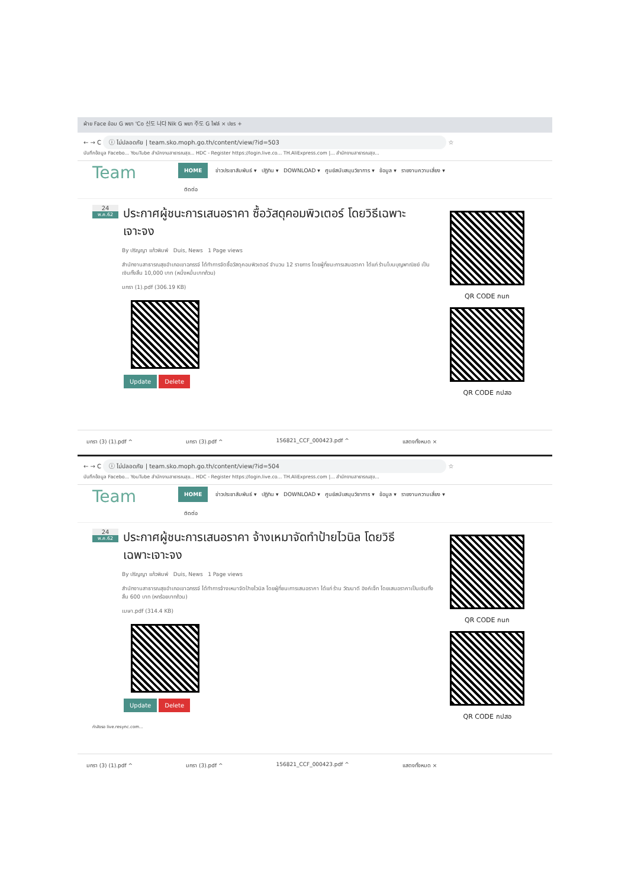ฝ่าย Face ข้อม G พยา 'Co 신도 나다 Nik G พยา 주도 G ไฟล์ × ปชร +
← → C ⓘ ไม่ปลอดภัย | team.sko.moph.go.th/content/view/?id=503 ☆
บันทึกข้อมูล Facebo... YouTube สำนักงานสาธารณสุข... HDC - Register https://login.live.co... TH.AliExpress.com |... สำนักงานสาธารณสุข...
Team
HOME ข่าวประชาสัมพันธ์ ▾ ปฏิทิน ▾ DOWNLOAD ▾ ศูนย์สนับสนุนวิชาการ ▾ ข้อมูล ▾ รายงานความเสี่ยง ▾
ติดต่อ
24 พ.ค.62
ประกาศผู้ชนะการเสนอราคา ซื้อวัสดุคอมพิวเตอร์ โดยวิธีเฉพาะเจาะจง
By ปริญญา แก้วพิมพ์ Duis, News 1 Page views
สำนักงานสาธารณสุขอำเภอเขาฉกรรจ์ ได้ทำการจัดซื้อวัสดุคอมพิวเตอร์ จำนวน 12 รายการ โดยผู้ที่ชนะการเสนอราคา ได้แก่ ร้านโบนบุญพาณิชย์ เป็นเงินทั้งสิ้น 10,000 บาท (หนึ่งหมื่นบาทถ้วน)
มกรา (1).pdf (306.19 KB)
Update Delete
QR CODE กนก
QR CODE กปสอ
มกรา (3) (1).pdf ^ มกรา (3).pdf ^ 156821_CCF_000423.pdf ^ แสดงทั้งหมด ×
← → C ⓘ ไม่ปลอดภัย | team.sko.moph.go.th/content/view/?id=504 ☆
บันทึกข้อมูล Facebo... YouTube สำนักงานสาธารณสุข... HDC - Register https://login.live.co... TH.AliExpress.com |... สำนักงานสาธารณสุข...
Team
HOME ข่าวประชาสัมพันธ์ ▾ ปฏิทิน ▾ DOWNLOAD ▾ ศูนย์สนับสนุนวิชาการ ▾ ข้อมูล ▾ รายงานความเสี่ยง ▾
ติดต่อ
24 พ.ค.62
ประกาศผู้ชนะการเสนอราคา จ้างเหมาจัดทำป้ายไวนิล โดยวิธีเฉพาะเจาะจง
By ปริญญา แก้วพิมพ์ Duis, News 1 Page views
สำนักงานสาธารณสุขอำเภอเขาฉกรรจ์ ได้ทำการจ้างเหมาจัดป้ายไวนิล โดยผู้ที่ชนะการเสนอราคา ได้แก่ ร้าน วัฒนาดี อิงค์เจ็ท โดยเสนอราคาเป็นเงินทั้งสิ้น 600 บาท (หกร้อยบาทถ้วน)
เมษา.pdf (314.4 KB)
Update Delete
กำลังรอ live.resync.com...
QR CODE กนก
QR CODE กปสอ
มกรา (3) (1).pdf ^ มกรา (3).pdf ^ 156821_CCF_000423.pdf ^ แสดงทั้งหมด ×